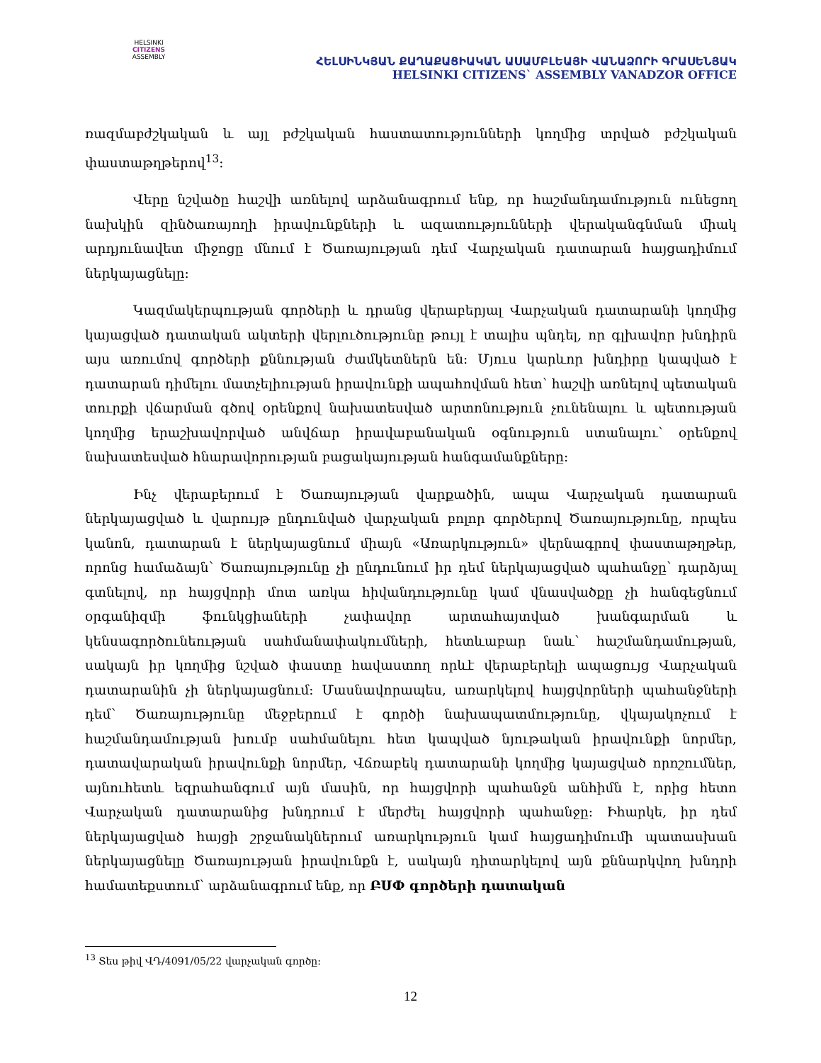HELSINKI
CITIZENS
ASSEMBLY
ՀԵԼՍԻՆԿՅԱՆ ՔԱՂԱՔԱՑԻԱԿԱՆ ԱՍԱՄԲԼԵԱՅԻ ՎԱՆԱՁՈՐԻ ԳՐԱՍԵՆՅԱԿ
HELSINKI CITIZENS` ASSEMBLY VANADZOR OFFICE
ռազմաբժշկական և այլ բժշկական հաստատությունների կողմից տրված բժշկական փաստաթղթերով<sup>13</sup>։
Վերը նշվածը հաշվի առնելով արձանագրում ենք, որ հաշմանդամություն ունեցող նախկին զինծառայողի իրավունքների և ազատությունների վերականգնման միակ արդյունավետ միջոցը մնում է Ծառայության դեմ Վարչական դատարան հայցադիմում ներկայացնելը։
Կազմակերպության գործերի և դրանց վերաբերյալ Վարչական դատարանի կողմից կայացված դատական ակտերի վերլուծությունը թույլ է տալիս պնդել, որ գլխավոր խնդիրն այս առումով գործերի քննության ժամկետներն են։ Մյուս կարևոր խնդիրը կապված է դատարան դիմելու մատչելիության իրավունքի ապահովման հետ՝ հաշվի առնելով պետական տուրքի վճարման գծով օրենքով նախատեսված արտոնություն չունենալու և պետության կողմից երաշխավորված անվճար իրավաբանական օգնություն ստանալու՝ օրենքով նախատեսված հնարավորության բացակայության հանգամանքները։
Ինչ վերաբերում է Ծառայության վարքածին, ապա Վարչական դատարան ներկայացված և վարույթ ընդունված վարչական բոլոր գործերով Ծառայությունը, որպես կանոն, դատարան է ներկայացնում միայն «Առարկություն» վերնագրով փաստաթղթեր, որոնց համաձայն՝ Ծառայությունը չի ընդունում իր դեմ ներկայացված պահանջը՝ դարձյալ գտնելով, որ հայցվորի մոտ առկա հիվանդությունը կամ վնասվածքը չի հանգեցնում օրգանիզմի ֆունկցիաների չափավոր արտահայտված խանգարման և կենսագործունեության սահմանափակումների, հետևաբար նաև՝ հաշմանդամության, սակայն իր կողմից նշված փաստը հավաստող որևէ վերաբերելի ապացույց Վարչական դատարանին չի ներկայացնում։ Մասնավորապես, առարկելով հայցվորների պահանջների դեմ՝ Ծառայությունը մեջբերում է գործի նախապատմությունը, վկայակոչում է հաշմանդամության խումբ սահմանելու հետ կապված նյութական իրավունքի նորմեր, դատավարական իրավունքի նորմեր, Վճռաբեկ դատարանի կողմից կայացված որոշումներ, այնուհետև եզրահանգում այն մասին, որ հայցվորի պահանջն անհիմն է, որից հետո Վարչական դատարանից խնդրում է մերժել հայցվորի պահանջը։ Իհարկե, իր դեմ ներկայացված հայցի շրջանակներում առարկություն կամ հայցադիմումի պատասխան ներկայացնելը Ծառայության իրավունքն է, սակայն դիտարկելով այն քննարկվող խնդրի համատեքստում՝ արձանագրում ենք, որ ԲՍՓ գործերի դատական
<sup>13</sup> Տես թիվ ՎԴ/4091/05/22 վարչական գործը։
12